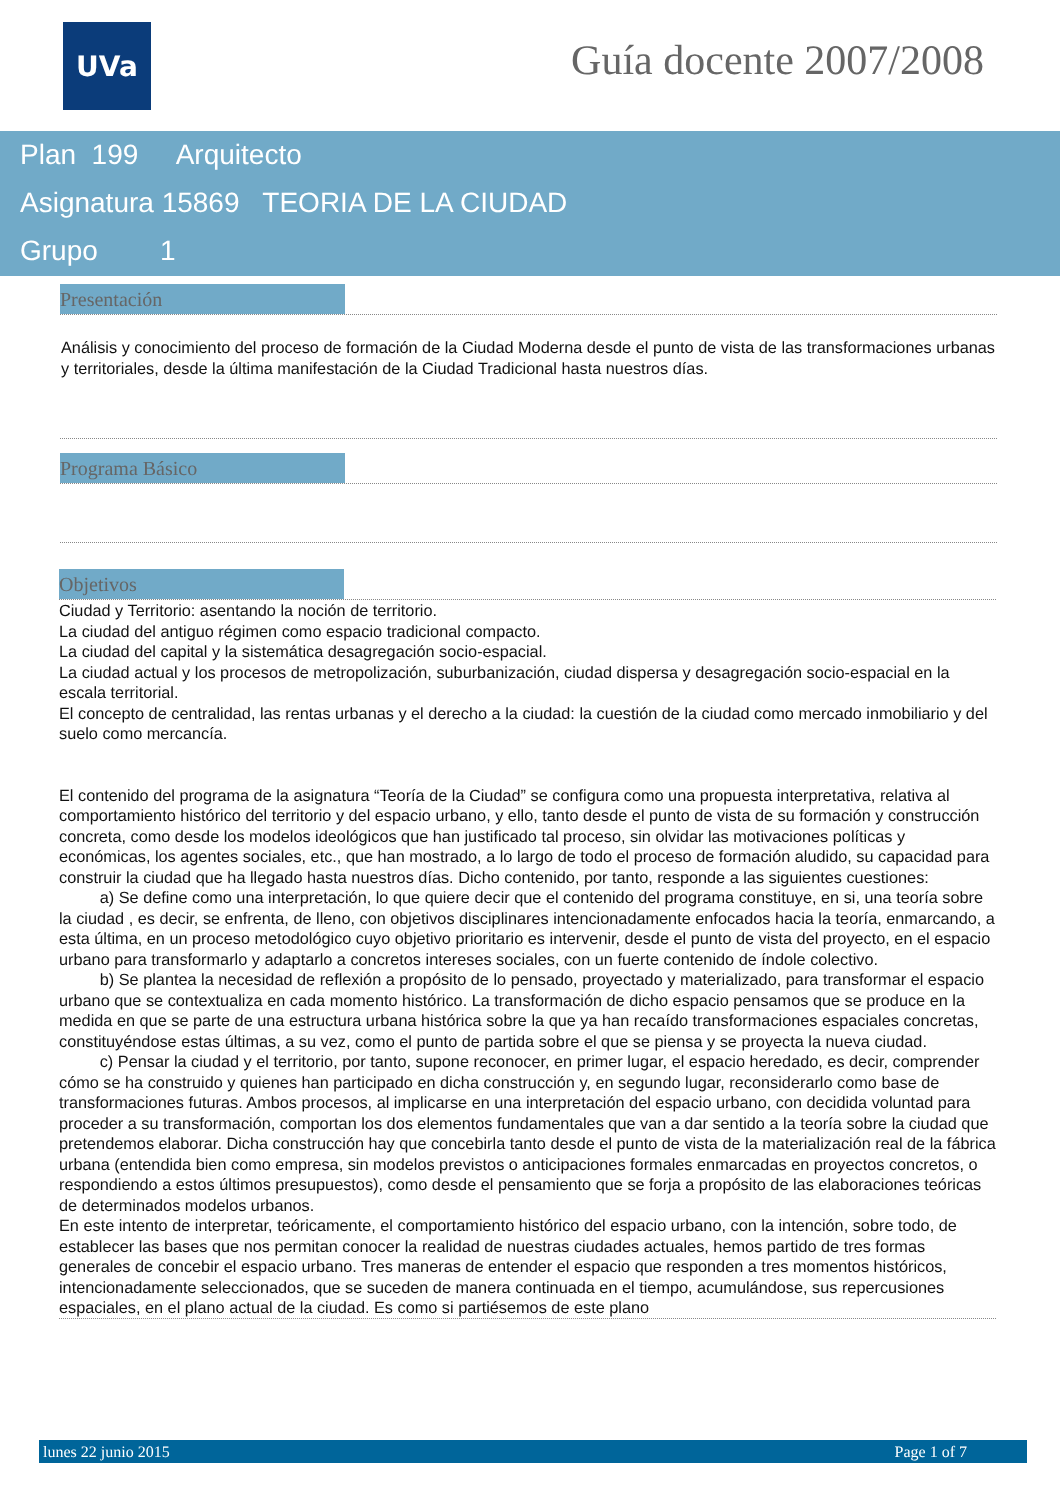UVa Guía docente 2007/2008
Plan 199 Arquitecto
Asignatura 15869 TEORIA DE LA CIUDAD
Grupo 1
Presentación
Análisis y conocimiento del proceso de formación de la Ciudad Moderna desde el punto de vista de las transformaciones urbanas y territoriales, desde la última manifestación de la Ciudad Tradicional hasta nuestros días.
Programa Básico
Objetivos
Ciudad y Territorio: asentando la noción de territorio.
La ciudad del antiguo régimen como espacio tradicional compacto.
La ciudad del capital y la sistemática desagregación socio-espacial.
La ciudad actual y los procesos de metropolización, suburbanización, ciudad dispersa y desagregación socio-espacial en la escala territorial.
El concepto de centralidad, las rentas urbanas y el derecho a la ciudad: la cuestión de la ciudad como mercado inmobiliario y del suelo como mercancía.
El contenido del programa de la asignatura “Teoría de la Ciudad” se configura como una propuesta interpretativa, relativa al comportamiento histórico del territorio y del espacio urbano, y ello, tanto desde el punto de vista de su formación y construcción concreta, como desde los modelos ideológicos que han justificado tal proceso, sin olvidar las motivaciones políticas y económicas, los agentes sociales, etc., que han mostrado, a lo largo de todo el proceso de formación aludido, su capacidad para construir la ciudad que ha llegado hasta nuestros días. Dicho contenido, por tanto, responde a las siguientes cuestiones:
a) Se define como una interpretación, lo que quiere decir que el contenido del programa constituye, en si, una teoría sobre la ciudad , es decir, se enfrenta, de lleno, con objetivos disciplinares intencionadamente enfocados hacia la teoría, enmarcando, a esta última, en un proceso metodológico cuyo objetivo prioritario es intervenir, desde el punto de vista del proyecto, en el espacio urbano para transformarlo y adaptarlo a concretos intereses sociales, con un fuerte contenido de índole colectivo.
b) Se plantea la necesidad de reflexión a propósito de lo pensado, proyectado y materializado, para transformar el espacio urbano que se contextualiza en cada momento histórico. La transformación de dicho espacio pensamos que se produce en la medida en que se parte de una estructura urbana histórica sobre la que ya han recaído transformaciones espaciales concretas, constituyéndose estas últimas, a su vez, como el punto de partida sobre el que se piensa y se proyecta la nueva ciudad.
c) Pensar la ciudad y el territorio, por tanto, supone reconocer, en primer lugar, el espacio heredado, es decir, comprender cómo se ha construido y quienes han participado en dicha construcción y, en segundo lugar, reconsiderarlo como base de transformaciones futuras. Ambos procesos, al implicarse en una interpretación del espacio urbano, con decidida voluntad para proceder a su transformación, comportan los dos elementos fundamentales que van a dar sentido a la teoría sobre la ciudad que pretendemos elaborar. Dicha construcción hay que concebirla tanto desde el punto de vista de la materialización real de la fábrica urbana (entendida bien como empresa, sin modelos previstos o anticipaciones formales enmarcadas en proyectos concretos, o respondiendo a estos últimos presupuestos), como desde el pensamiento que se forja a propósito de las elaboraciones teóricas de determinados modelos urbanos.
En este intento de interpretar, teóricamente, el comportamiento histórico del espacio urbano, con la intención, sobre todo, de establecer las bases que nos permitan conocer la realidad de nuestras ciudades actuales, hemos partido de tres formas generales de concebir el espacio urbano. Tres maneras de entender el espacio que responden a tres momentos históricos, intencionadamente seleccionados, que se suceden de manera continuada en el tiempo, acumulándose, sus repercusiones espaciales, en el plano actual de la ciudad. Es como si partiésemos de este plano
lunes 22 junio 2015 Page 1 of 7